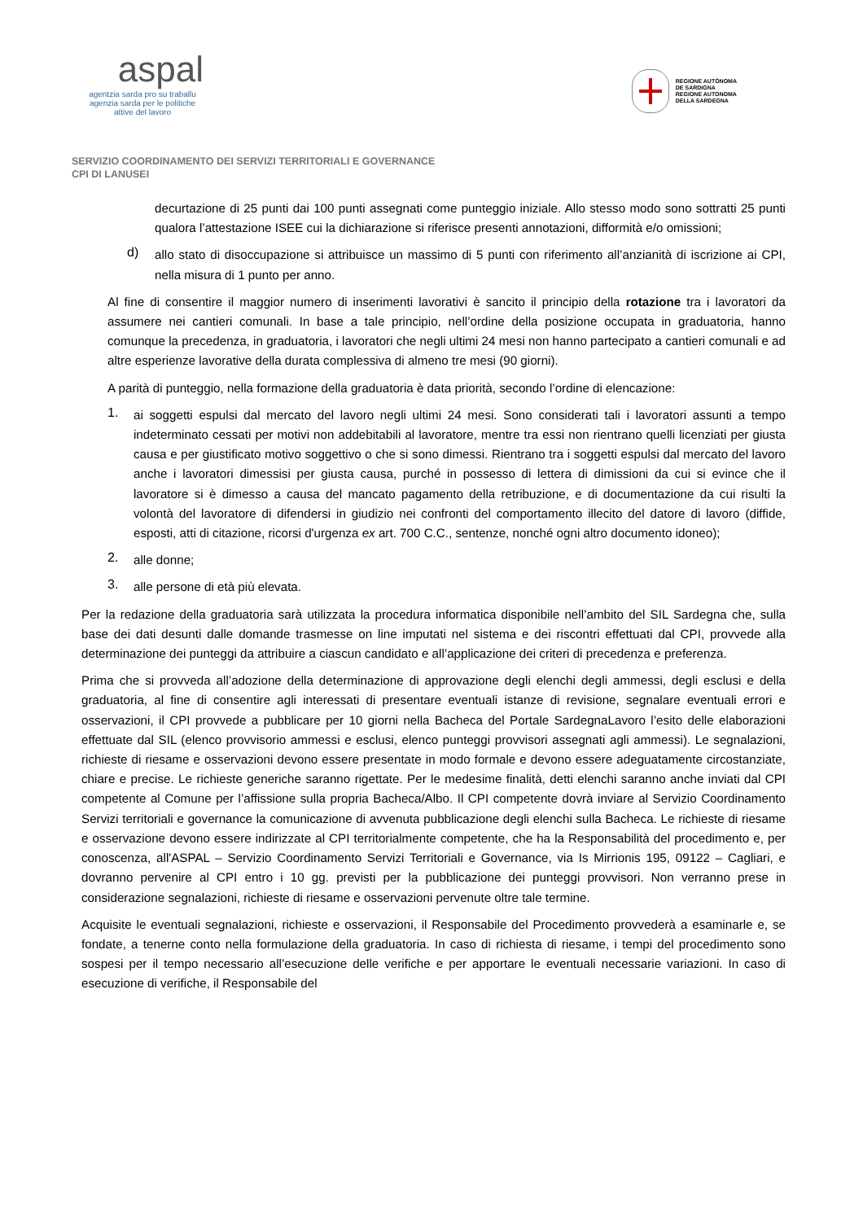aspal
agentzia sarda pro su traballu
agenzia sarda per le politiche
attive del lavoro
REGIONE AUTÒNOMA
DE SARDIGNA
REGIONE AUTONOMA
DELLA SARDEGNA
SERVIZIO COORDINAMENTO DEI SERVIZI TERRITORIALI E GOVERNANCE
CPI DI LANUSEI
decurtazione di 25 punti dai 100 punti assegnati come punteggio iniziale. Allo stesso modo sono sottratti 25 punti qualora l’attestazione ISEE cui la dichiarazione si riferisce presenti annotazioni, difformità e/o omissioni;
d)
allo stato di disoccupazione si attribuisce un massimo di 5 punti con riferimento all’anzianità di iscrizione ai CPI, nella misura di 1 punto per anno.
Al fine di consentire il maggior numero di inserimenti lavorativi è sancito il principio della rotazione tra i lavoratori da assumere nei cantieri comunali. In base a tale principio, nell’ordine della posizione occupata in graduatoria, hanno comunque la precedenza, in graduatoria, i lavoratori che negli ultimi 24 mesi non hanno partecipato a cantieri comunali e ad altre esperienze lavorative della durata complessiva di almeno tre mesi (90 giorni).
A parità di punteggio, nella formazione della graduatoria è data priorità, secondo l’ordine di elencazione:
1.
ai soggetti espulsi dal mercato del lavoro negli ultimi 24 mesi. Sono considerati tali i lavoratori assunti a tempo indeterminato cessati per motivi non addebitabili al lavoratore, mentre tra essi non rientrano quelli licenziati per giusta causa e per giustificato motivo soggettivo o che si sono dimessi. Rientrano tra i soggetti espulsi dal mercato del lavoro anche i lavoratori dimessisi per giusta causa, purché in possesso di lettera di dimissioni da cui si evince che il lavoratore si è dimesso a causa del mancato pagamento della retribuzione, e di documentazione da cui risulti la volontà del lavoratore di difendersi in giudizio nei confronti del comportamento illecito del datore di lavoro (diffide, esposti, atti di citazione, ricorsi d'urgenza ex art. 700 C.C., sentenze, nonché ogni altro documento idoneo);
2.
alle donne;
3.
alle persone di età più elevata.
Per la redazione della graduatoria sarà utilizzata la procedura informatica disponibile nell’ambito del SIL Sardegna che, sulla base dei dati desunti dalle domande trasmesse on line imputati nel sistema e dei riscontri effettuati dal CPI, provvede alla determinazione dei punteggi da attribuire a ciascun candidato e all’applicazione dei criteri di precedenza e preferenza.
Prima che si provveda all’adozione della determinazione di approvazione degli elenchi degli ammessi, degli esclusi e della graduatoria, al fine di consentire agli interessati di presentare eventuali istanze di revisione, segnalare eventuali errori e osservazioni, il CPI provvede a pubblicare per 10 giorni nella Bacheca del Portale SardegnaLavoro l’esito delle elaborazioni effettuate dal SIL (elenco provvisorio ammessi e esclusi, elenco punteggi provvisori assegnati agli ammessi). Le segnalazioni, richieste di riesame e osservazioni devono essere presentate in modo formale e devono essere adeguatamente circostanziate, chiare e precise. Le richieste generiche saranno rigettate. Per le medesime finalità, detti elenchi saranno anche inviati dal CPI competente al Comune per l’affissione sulla propria Bacheca/Albo. Il CPI competente dovrà inviare al Servizio Coordinamento Servizi territoriali e governance la comunicazione di avvenuta pubblicazione degli elenchi sulla Bacheca. Le richieste di riesame e osservazione devono essere indirizzate al CPI territorialmente competente, che ha la Responsabilità del procedimento e, per conoscenza, all'ASPAL – Servizio Coordinamento Servizi Territoriali e Governance, via Is Mirrionis 195, 09122 – Cagliari, e dovranno pervenire al CPI entro i 10 gg. previsti per la pubblicazione dei punteggi provvisori. Non verranno prese in considerazione segnalazioni, richieste di riesame e osservazioni pervenute oltre tale termine.
Acquisite le eventuali segnalazioni, richieste e osservazioni, il Responsabile del Procedimento provvederà a esaminarle e, se fondate, a tenerne conto nella formulazione della graduatoria. In caso di richiesta di riesame, i tempi del procedimento sono sospesi per il tempo necessario all’esecuzione delle verifiche e per apportare le eventuali necessarie variazioni. In caso di esecuzione di verifiche, il Responsabile del